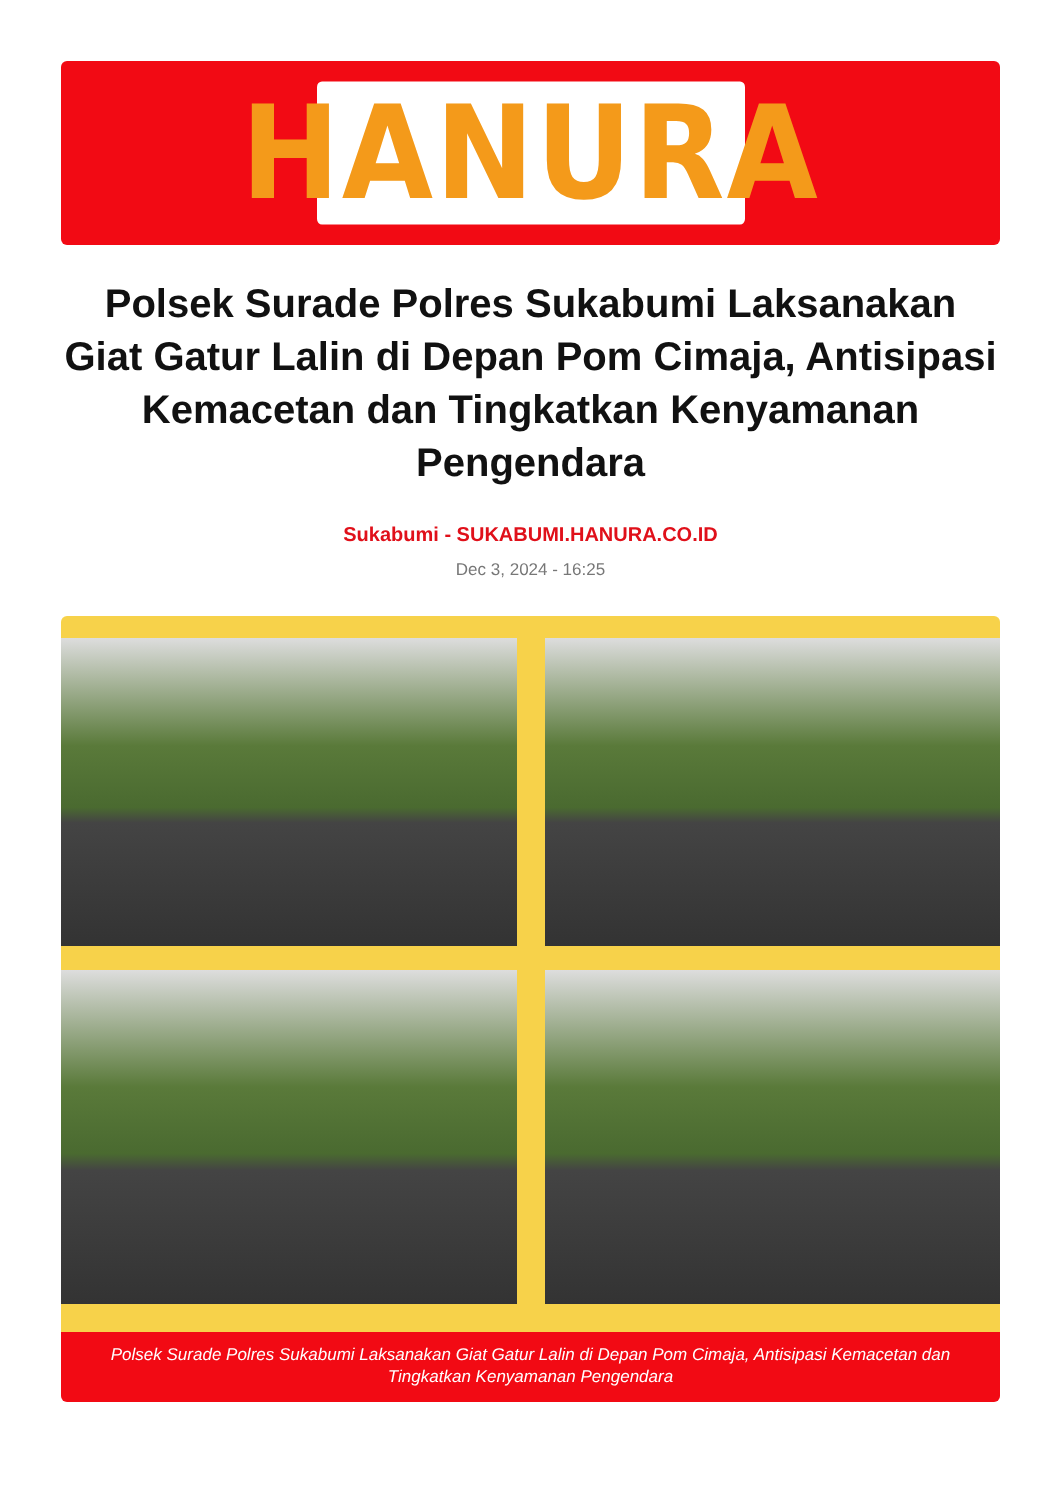HANURA
Polsek Surade Polres Sukabumi Laksanakan Giat Gatur Lalin di Depan Pom Cimaja, Antisipasi Kemacetan dan Tingkatkan Kenyamanan Pengendara
Sukabumi - SUKABUMI.HANURA.CO.ID
Dec 3, 2024 - 16:25
Polsek Surade Polres Sukabumi Laksanakan Giat Gatur Lalin di Depan Pom Cimaja, Antisipasi Kemacetan dan Tingkatkan Kenyamanan Pengendara